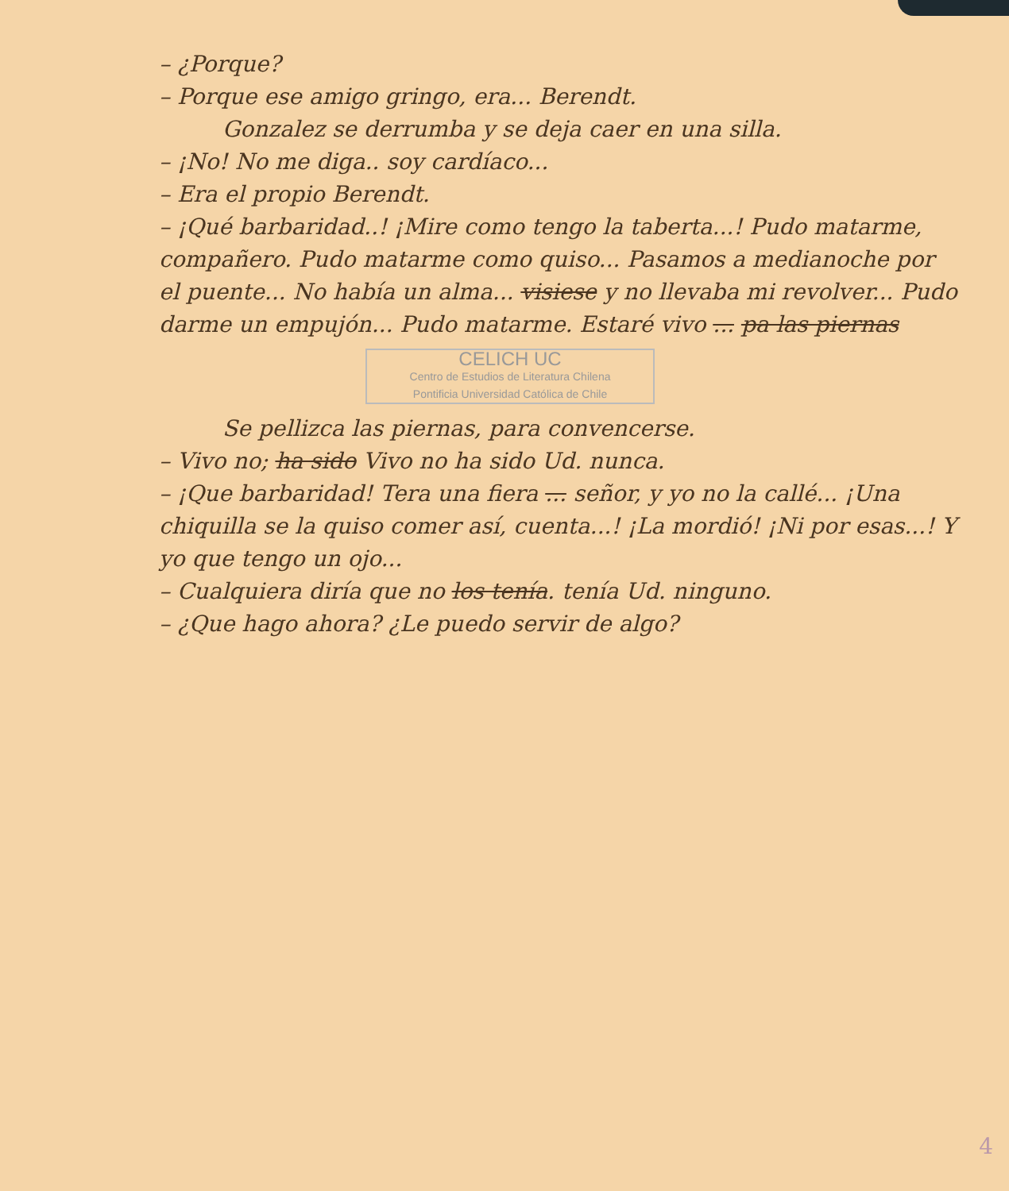– ¿Porque?
– Porque ese amigo gringo, era... Berendt.
Gonzalez se derrumba y se deja caer en una silla.
– ¡No! No me diga.. soy cardíaco...
– Era el propio Berendt.
– ¡Qué barbaridad..! ¡Mire como tengo la taberta...! Pudo matarme, compañero. Pudo matarme como quiso... Pasamos a medianoche por el puente... No había un alma... visiese y no llevaba mi revolver... Pudo darme un empujón... Pudo matarme. Estaré vivo ... pa las piernas
CELICH UC
Centro de Estudios de Literatura Chilena
Pontificia Universidad Católica de Chile
Se pellizca las piernas, para convencerse.
– Vivo no; ha sido Vivo no ha sido Ud. nunca.
– ¡Que barbaridad! Tera una fiera ... señor, y yo no la callé... ¡Una chiquilla se la quiso comer así, cuenta...! ¡La mordió! ¡Ni por esas...! Y yo que tengo un ojo...
– Cualquiera diría que no los tenía. tenía Ud. ninguno.
– ¿Que hago ahora? ¿Le puedo servir de algo?
4